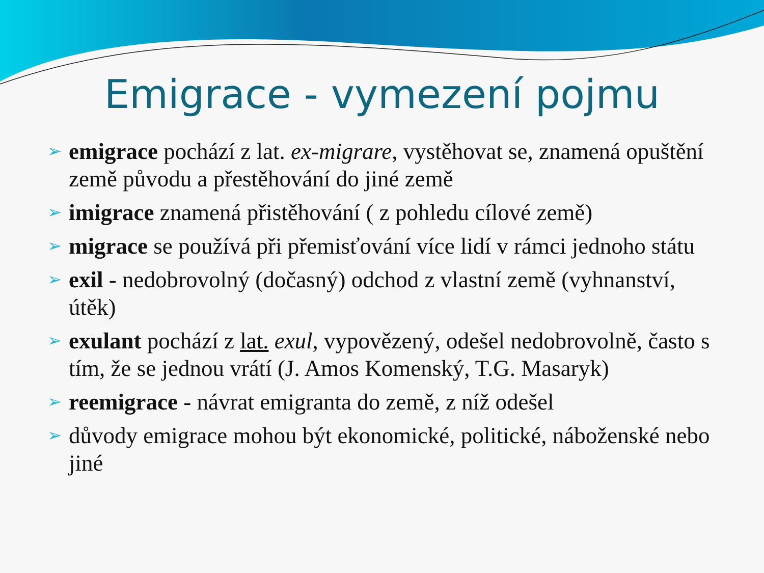Emigrace - vymezení pojmu
➢ emigrace pochází z lat. ex-migrare, vystěhovat se, znamená opuštění země původu a přestěhování do jiné země
➢ imigrace znamená přistěhování ( z pohledu cílové země)
➢ migrace se používá při přemisťování více lidí v rámci jednoho státu
➢ exil - nedobrovolný (dočasný) odchod z vlastní země (vyhnanství, útěk)
➢ exulant pochází z lat. exul, vypovězený, odešel nedobrovolně, často s tím, že se jednou vrátí (J. Amos Komenský, T.G. Masaryk)
➢ reemigrace - návrat emigranta do země, z níž odešel
➢ důvody emigrace mohou být ekonomické, politické, náboženské nebo jiné